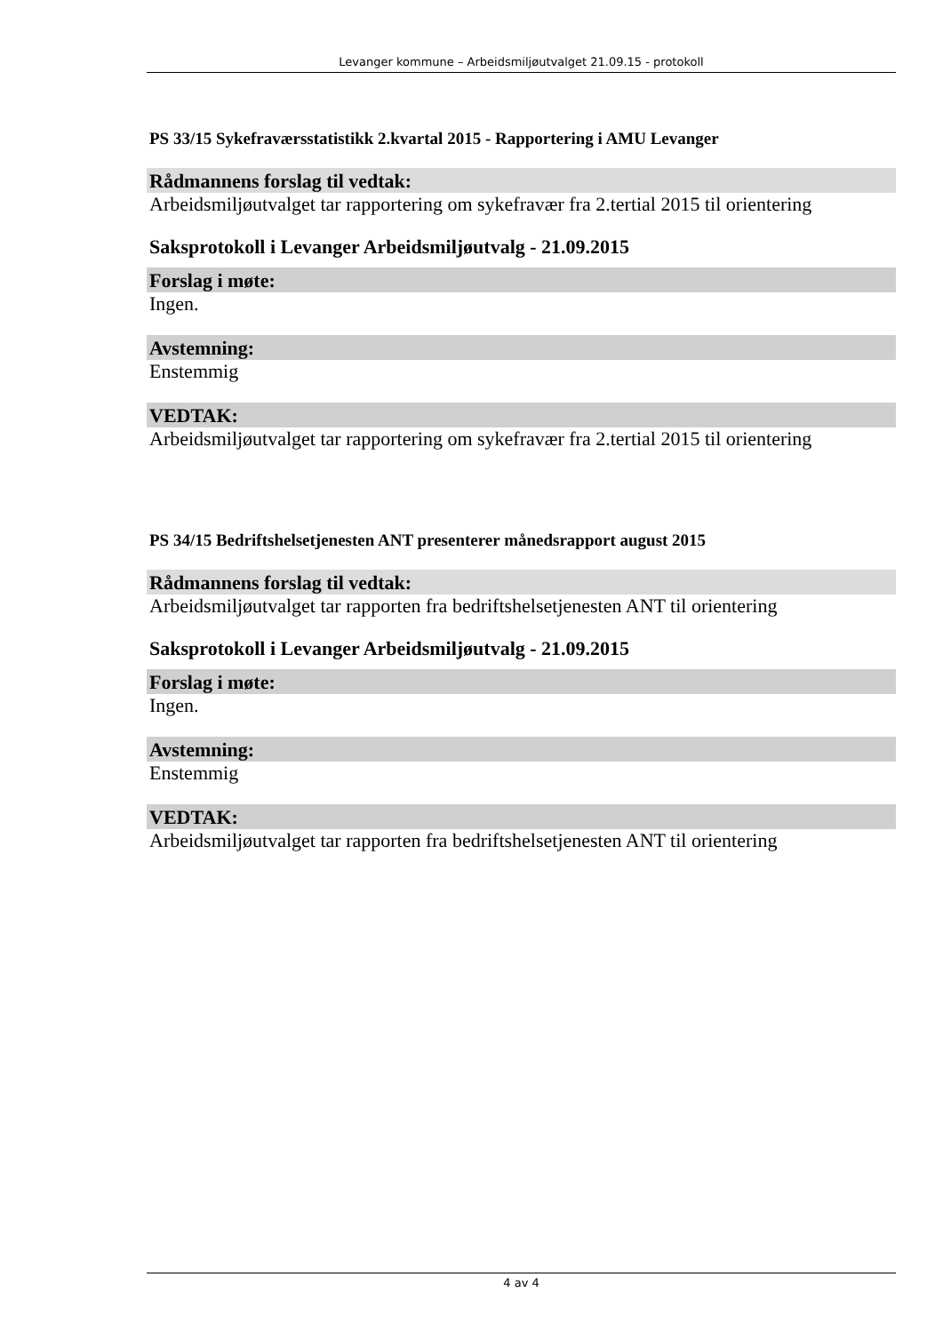Levanger kommune – Arbeidsmiljøutvalget 21.09.15 - protokoll
PS 33/15 Sykefraværsstatistikk 2.kvartal 2015 - Rapportering i AMU Levanger
Rådmannens forslag til vedtak:
Arbeidsmiljøutvalget tar rapportering om sykefravær fra 2.tertial 2015 til orientering
Saksprotokoll i Levanger Arbeidsmiljøutvalg - 21.09.2015
Forslag i møte:
Ingen.
Avstemning:
Enstemmig
VEDTAK:
Arbeidsmiljøutvalget tar rapportering om sykefravær fra 2.tertial 2015 til orientering
PS 34/15 Bedriftshelsetjenesten ANT presenterer månedsrapport august 2015
Rådmannens forslag til vedtak:
Arbeidsmiljøutvalget tar rapporten fra bedriftshelsetjenesten ANT til orientering
Saksprotokoll i Levanger Arbeidsmiljøutvalg - 21.09.2015
Forslag i møte:
Ingen.
Avstemning:
Enstemmig
VEDTAK:
Arbeidsmiljøutvalget tar rapporten fra bedriftshelsetjenesten ANT til orientering
4 av 4